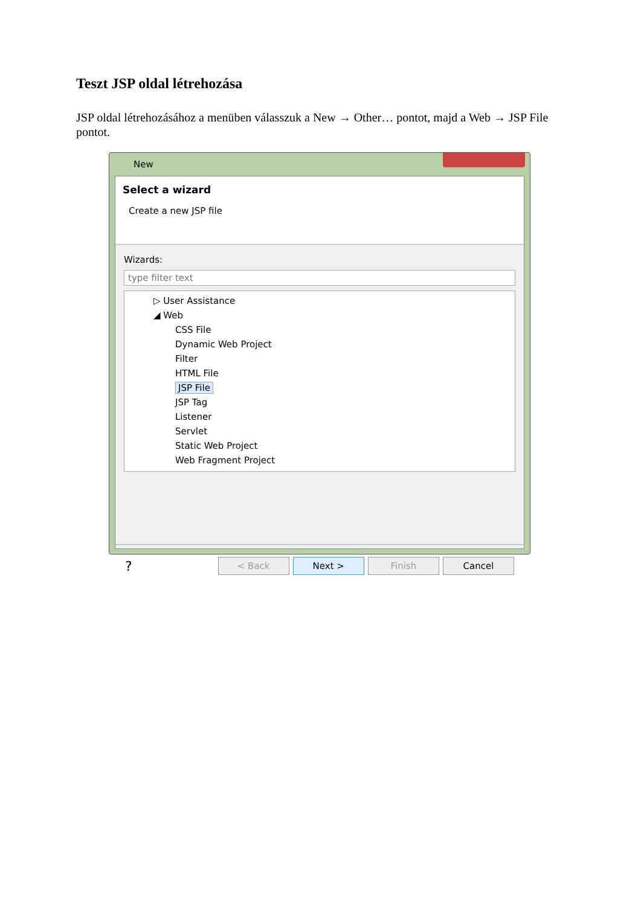Teszt JSP oldal létrehozása
JSP oldal létrehozásához a menüben válasszuk a New → Other… pontot, majd a Web → JSP File pontot.
New
Select a wizard
Create a new JSP file
Wizards:
type filter text
▷ User Assistance
◢ Web
CSS File
Dynamic Web Project
Filter
HTML File
JSP File
JSP Tag
Listener
Servlet
Static Web Project
Web Fragment Project
?
< Back Next > Finish Cancel